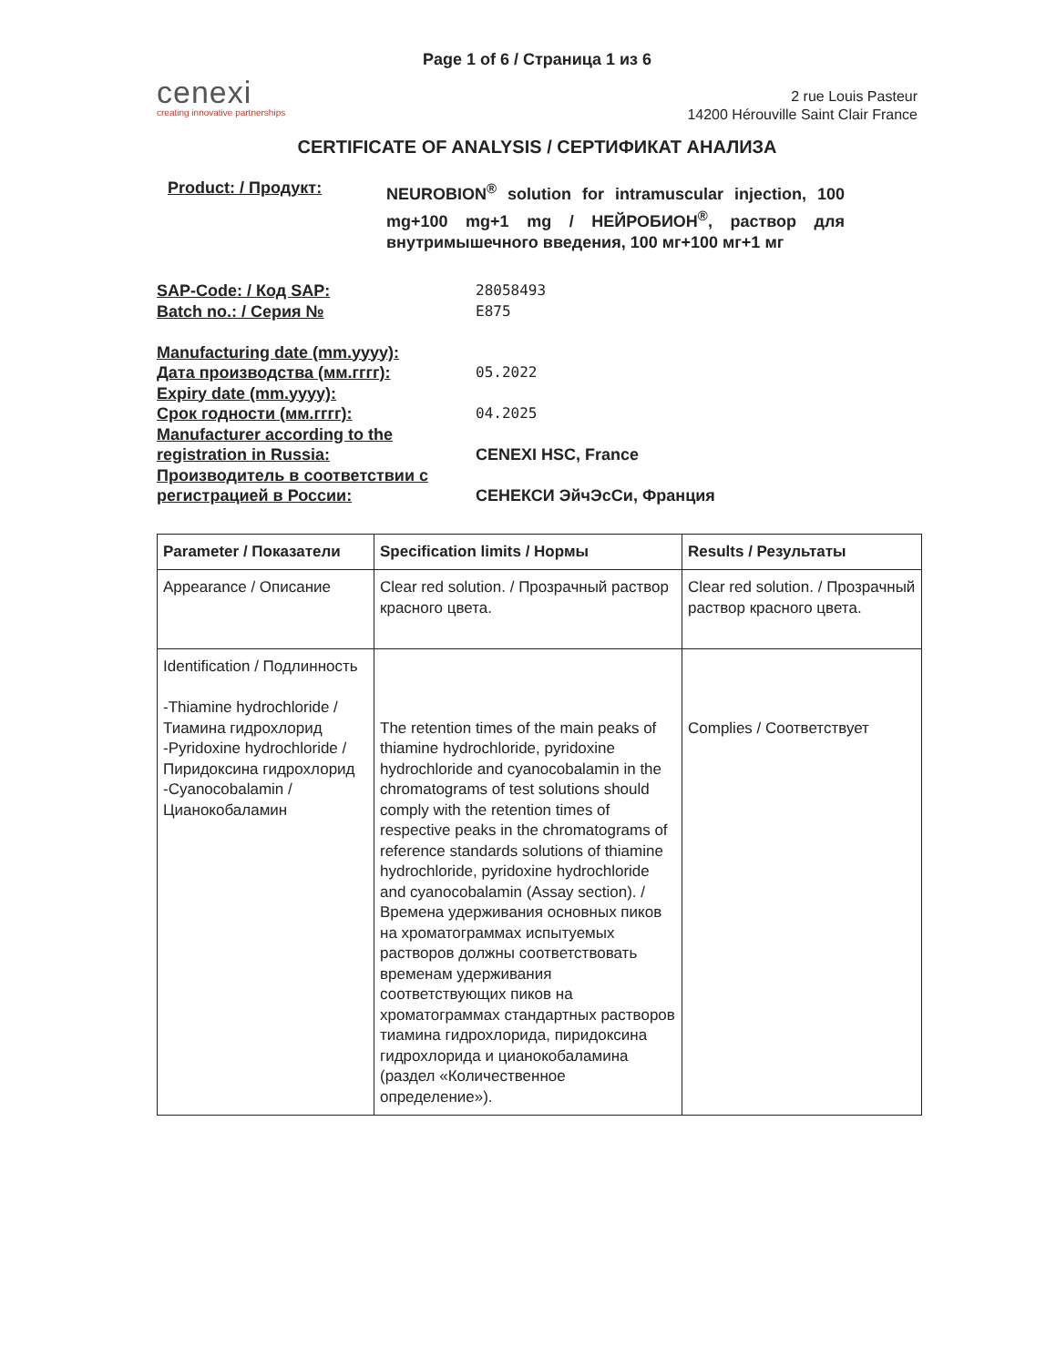Page 1 of 6 / Страница 1 из 6
cenexi
creating innovative partnerships
2 rue Louis Pasteur
14200 Hérouville Saint Clair France
CERTIFICATE OF ANALYSIS / СЕРТИФИКАТ АНАЛИЗА
Product: / Продукт: NEUROBION<sup>®</sup> solution for intramuscular injection, 100 mg+100 mg+1 mg / НЕЙРОБИОН<sup>®</sup>, раствор для внутримышечного введения, 100 мг+100 мг+1 мг
SAP-Code: / Код SAP: 28058493
Batch no.: / Серия № E875
Manufacturing date (mm.yyyy):
Дата производства (мм.гггг): 05.2022
Expiry date (mm.yyyy):
Срок годности (мм.гггг): 04.2025
Manufacturer according to the registration in Russia:
CENEXI HSC, France
Производитель в соответствии с регистрацией в России:
СЕНЕКСИ ЭйчЭсСи, Франция
| Parameter / Показатели | Specification limits / Нормы | Results / Результаты |
| --- | --- | --- |
| Appearance / Описание | Clear red solution. / Прозрачный раствор красного цвета. | Clear red solution. / Прозрачный раствор красного цвета. |
| Identification / Подлинность -Thiamine hydrochloride / Тиамина гидрохлорид -Pyridoxine hydrochloride / Пиридоксина гидрохлорид -Cyanocobalamin / Цианокобаламин | The retention times of the main peaks of thiamine hydrochloride, pyridoxine hydrochloride and cyanocobalamin in the chromatograms of test solutions should comply with the retention times of respective peaks in the chromatograms of reference standards solutions of thiamine hydrochloride, pyridoxine hydrochloride and cyanocobalamin (Assay section). / Времена удерживания основных пиков на хроматограммах испытуемых растворов должны соответствовать временам удерживания соответствующих пиков на хроматограммах стандартных растворов тиамина гидрохлорида, пиридоксина гидрохлорида и цианокобаламина (раздел «Количественное определение»). | Complies / Соответствует |